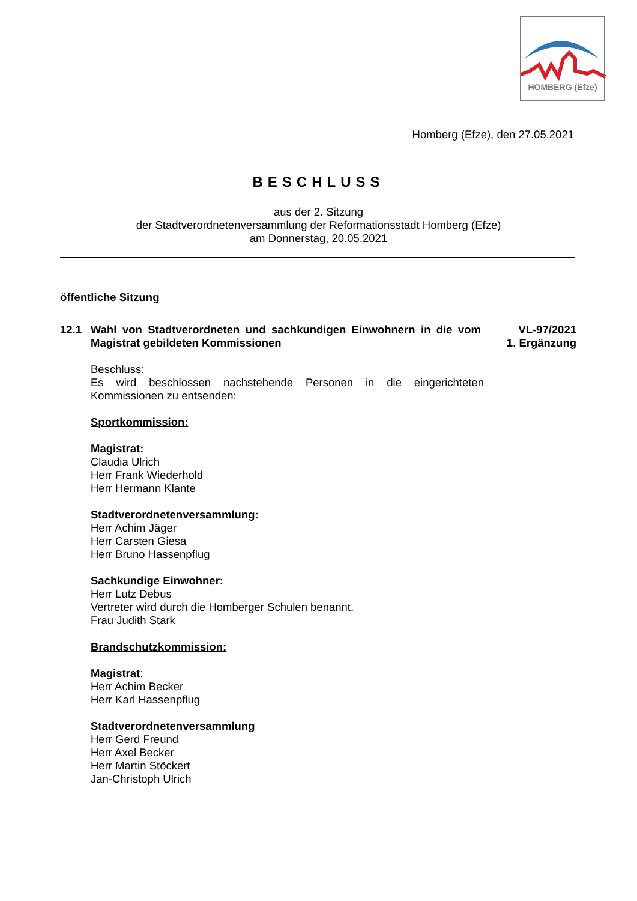HOMBERG (Efze)
Homberg (Efze), den 27.05.2021
BESCHLUSS
aus der 2. Sitzung
der Stadtverordnetenversammlung der Reformationsstadt Homberg (Efze)
am Donnerstag, 20.05.2021
öffentliche Sitzung
12.1 Wahl von Stadtverordneten und sachkundigen Einwohnern in die vom Magistrat gebildeten Kommissionen
VL-97/2021
1. Ergänzung
Beschluss:
Es wird beschlossen nachstehende Personen in die eingerichteten Kommissionen zu entsenden:
Sportkommission:
Magistrat:
Claudia Ulrich
Herr Frank Wiederhold
Herr Hermann Klante
Stadtverordnetenversammlung:
Herr Achim Jäger
Herr Carsten Giesa
Herr Bruno Hassenpflug
Sachkundige Einwohner:
Herr Lutz Debus
Vertreter wird durch die Homberger Schulen benannt.
Frau Judith Stark
Brandschutzkommission:
Magistrat:
Herr Achim Becker
Herr Karl Hassenpflug
Stadtverordnetenversammlung
Herr Gerd Freund
Herr Axel Becker
Herr Martin Stöckert
Jan-Christoph Ulrich